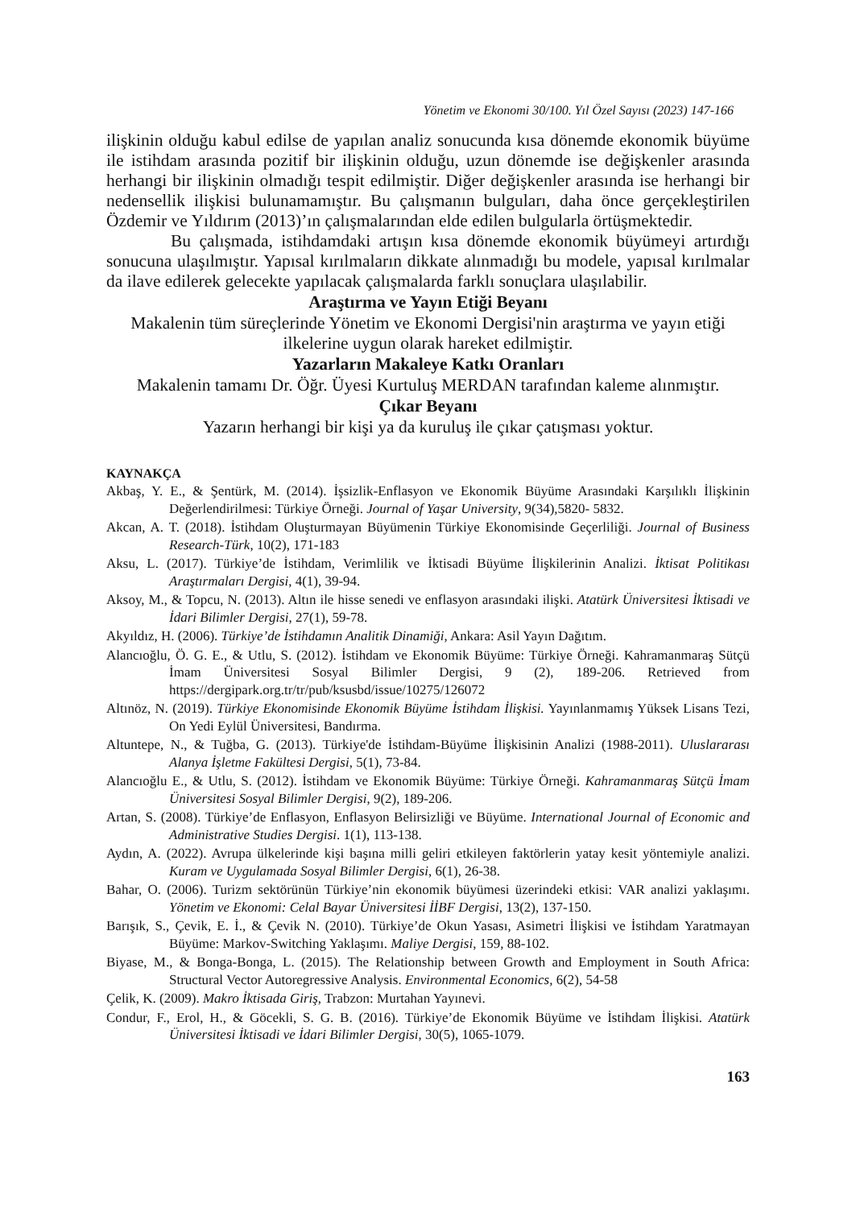Yönetim ve Ekonomi 30/100. Yıl Özel Sayısı (2023) 147-166
ilişkinin olduğu kabul edilse de yapılan analiz sonucunda kısa dönemde ekonomik büyüme ile istihdam arasında pozitif bir ilişkinin olduğu, uzun dönemde ise değişkenler arasında herhangi bir ilişkinin olmadığı tespit edilmiştir. Diğer değişkenler arasında ise herhangi bir nedensellik ilişkisi bulunamamıştır. Bu çalışmanın bulguları, daha önce gerçekleştirilen Özdemir ve Yıldırım (2013)’ın çalışmalarından elde edilen bulgularla örtüşmektedir.
Bu çalışmada, istihdamdaki artışın kısa dönemde ekonomik büyümeyi artırdığı sonucuna ulaşılmıştır. Yapısal kırılmaların dikkate alınmadığı bu modele, yapısal kırılmalar da ilave edilerek gelecekte yapılacak çalışmalarda farklı sonuçlara ulaşılabilir.
Araştırma ve Yayın Etiği Beyanı
Makalenin tüm süreçlerinde Yönetim ve Ekonomi Dergisi'nin araştırma ve yayın etiği ilkelerine uygun olarak hareket edilmiştir.
Yazarların Makaleye Katkı Oranları
Makalenin tamamı Dr. Öğr. Üyesi Kurtuluş MERDAN tarafından kaleme alınmıştır.
Çıkar Beyanı
Yazarın herhangi bir kişi ya da kuruluş ile çıkar çatışması yoktur.
KAYNAKÇA
Akbaş, Y. E., & Şentürk, M. (2014). İşsizlik-Enflasyon ve Ekonomik Büyüme Arasındaki Karşılıklı İlişkinin Değerlendirilmesi: Türkiye Örneği. Journal of Yaşar University, 9(34),5820- 5832.
Akcan, A. T. (2018). İstihdam Oluşturmayan Büyümenin Türkiye Ekonomisinde Geçerliliği. Journal of Business Research-Türk, 10(2), 171-183
Aksu, L. (2017). Türkiye’de İstihdam, Verimlilik ve İktisadi Büyüme İlişkilerinin Analizi. İktisat Politikası Araştırmaları Dergisi, 4(1), 39-94.
Aksoy, M., & Topcu, N. (2013). Altın ile hisse senedi ve enflasyon arasındaki ilişki. Atatürk Üniversitesi İktisadi ve İdari Bilimler Dergisi, 27(1), 59-78.
Akyıldız, H. (2006). Türkiye’de İstihdamın Analitik Dinamiği, Ankara: Asil Yayın Dağıtım.
Alancıoğlu, Ö. G. E., & Utlu, S. (2012). İstihdam ve Ekonomik Büyüme: Türkiye Örneği. Kahramanmaraş Sütçü İmam Üniversitesi Sosyal Bilimler Dergisi, 9 (2), 189-206. Retrieved from https://dergipark.org.tr/tr/pub/ksusbd/issue/10275/126072
Altınöz, N. (2019). Türkiye Ekonomisinde Ekonomik Büyüme İstihdam İlişkisi. Yayınlanmamış Yüksek Lisans Tezi, On Yedi Eylül Üniversitesi, Bandırma.
Altuntepe, N., & Tuğba, G. (2013). Türkiye'de İstihdam-Büyüme İlişkisinin Analizi (1988-2011). Uluslararası Alanya İşletme Fakültesi Dergisi, 5(1), 73-84.
Alancıoğlu E., & Utlu, S. (2012). İstihdam ve Ekonomik Büyüme: Türkiye Örneği. Kahramanmaraş Sütçü İmam Üniversitesi Sosyal Bilimler Dergisi, 9(2), 189-206.
Artan, S. (2008). Türkiye’de Enflasyon, Enflasyon Belirsizliği ve Büyüme. International Journal of Economic and Administrative Studies Dergisi. 1(1), 113-138.
Aydın, A. (2022). Avrupa ülkelerinde kişi başına milli geliri etkileyen faktörlerin yatay kesit yöntemiyle analizi. Kuram ve Uygulamada Sosyal Bilimler Dergisi, 6(1), 26-38.
Bahar, O. (2006). Turizm sektörünün Türkiye’nin ekonomik büyümesi üzerindeki etkisi: VAR analizi yaklaşımı. Yönetim ve Ekonomi: Celal Bayar Üniversitesi İİBF Dergisi, 13(2), 137-150.
Barışık, S., Çevik, E. İ., & Çevik N. (2010). Türkiye’de Okun Yasası, Asimetri İlişkisi ve İstihdam Yaratmayan Büyüme: Markov-Switching Yaklaşımı. Maliye Dergisi, 159, 88-102.
Biyase, M., & Bonga-Bonga, L. (2015). The Relationship between Growth and Employment in South Africa: Structural Vector Autoregressive Analysis. Environmental Economics, 6(2), 54-58
Çelik, K. (2009). Makro İktisada Giriş, Trabzon: Murtahan Yayınevi.
Condur, F., Erol, H., & Göcekli, S. G. B. (2016). Türkiye’de Ekonomik Büyüme ve İstihdam İlişkisi. Atatürk Üniversitesi İktisadi ve İdari Bilimler Dergisi, 30(5), 1065-1079.
163